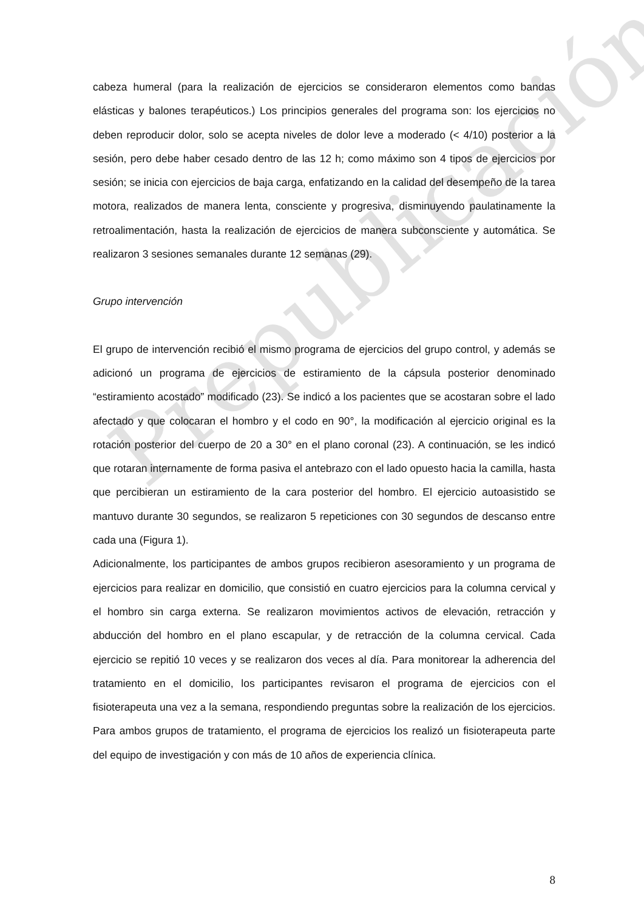Prepublicación
cabeza humeral (para la realización de ejercicios se consideraron elementos como bandas elásticas y balones terapéuticos.) Los principios generales del programa son: los ejercicios no deben reproducir dolor, solo se acepta niveles de dolor leve a moderado (< 4/10) posterior a la sesión, pero debe haber cesado dentro de las 12 h; como máximo son 4 tipos de ejercicios por sesión; se inicia con ejercicios de baja carga, enfatizando en la calidad del desempeño de la tarea motora, realizados de manera lenta, consciente y progresiva, disminuyendo paulatinamente la retroalimentación, hasta la realización de ejercicios de manera subconsciente y automática. Se realizaron 3 sesiones semanales durante 12 semanas (29).
Grupo intervención
El grupo de intervención recibió el mismo programa de ejercicios del grupo control, y además se adicionó un programa de ejercicios de estiramiento de la cápsula posterior denominado “estiramiento acostado” modificado (23). Se indicó a los pacientes que se acostaran sobre el lado afectado y que colocaran el hombro y el codo en 90°, la modificación al ejercicio original es la rotación posterior del cuerpo de 20 a 30° en el plano coronal (23). A continuación, se les indicó que rotaran internamente de forma pasiva el antebrazo con el lado opuesto hacia la camilla, hasta que percibieran un estiramiento de la cara posterior del hombro. El ejercicio autoasistido se mantuvo durante 30 segundos, se realizaron 5 repeticiones con 30 segundos de descanso entre cada una (Figura 1).
Adicionalmente, los participantes de ambos grupos recibieron asesoramiento y un programa de ejercicios para realizar en domicilio, que consistió en cuatro ejercicios para la columna cervical y el hombro sin carga externa. Se realizaron movimientos activos de elevación, retracción y abducción del hombro en el plano escapular, y de retracción de la columna cervical. Cada ejercicio se repitió 10 veces y se realizaron dos veces al día. Para monitorear la adherencia del tratamiento en el domicilio, los participantes revisaron el programa de ejercicios con el fisioterapeuta una vez a la semana, respondiendo preguntas sobre la realización de los ejercicios. Para ambos grupos de tratamiento, el programa de ejercicios los realizó un fisioterapeuta parte del equipo de investigación y con más de 10 años de experiencia clínica.
8